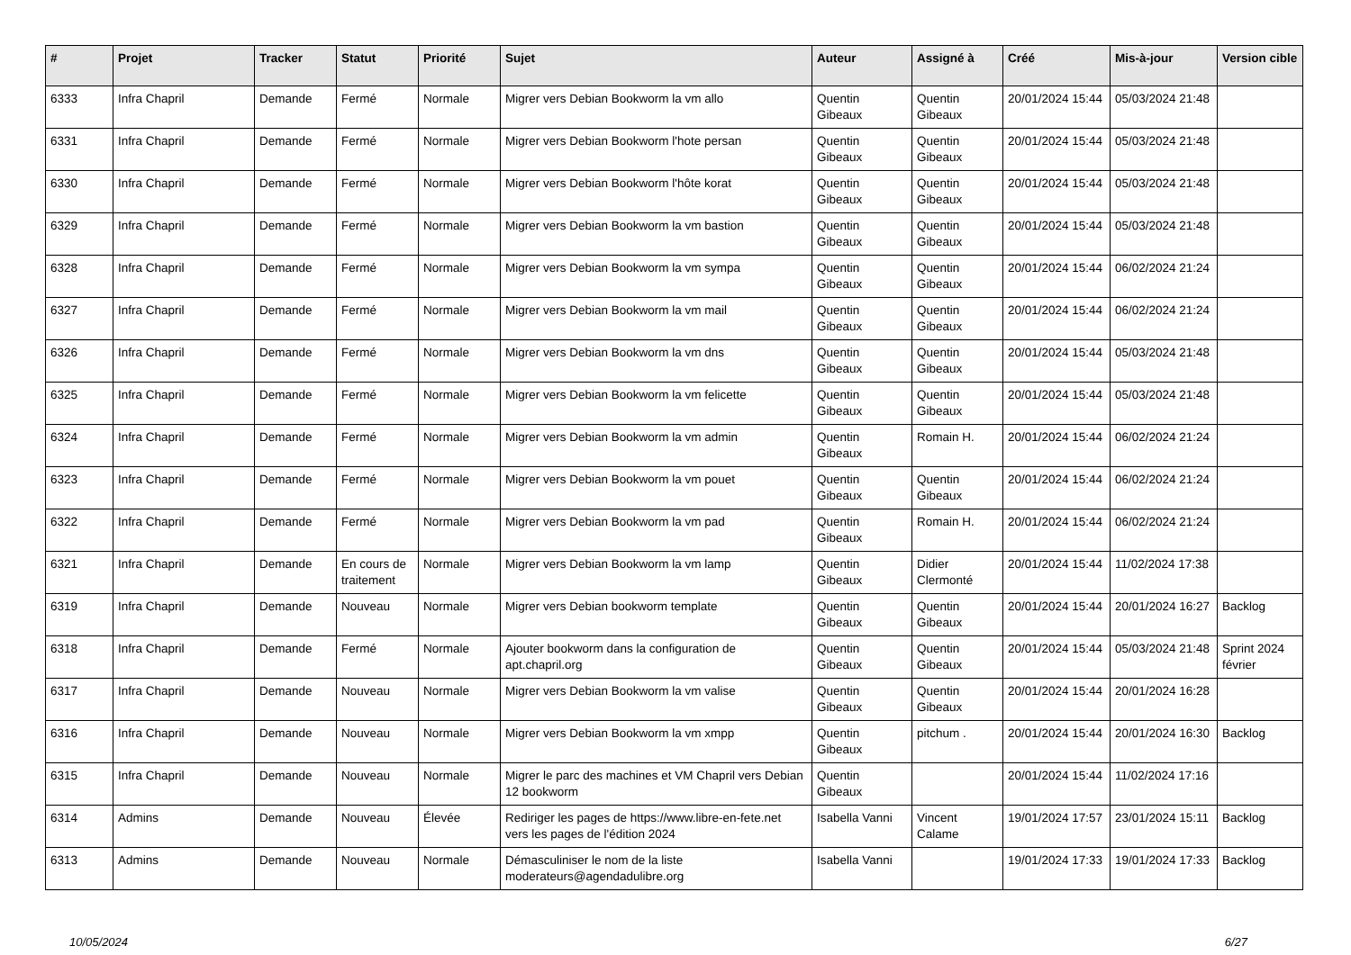| # | Projet | Tracker | Statut | Priorité | Sujet | Auteur | Assigné à | Créé | Mis-à-jour | Version cible |
| --- | --- | --- | --- | --- | --- | --- | --- | --- | --- | --- |
| 6333 | Infra Chapril | Demande | Fermé | Normale | Migrer vers Debian Bookworm la vm allo | Quentin Gibeaux | Quentin Gibeaux | 20/01/2024 15:44 | 05/03/2024 21:48 | |
| 6331 | Infra Chapril | Demande | Fermé | Normale | Migrer vers Debian Bookworm l'hote persan | Quentin Gibeaux | Quentin Gibeaux | 20/01/2024 15:44 | 05/03/2024 21:48 | |
| 6330 | Infra Chapril | Demande | Fermé | Normale | Migrer vers Debian Bookworm l'hôte korat | Quentin Gibeaux | Quentin Gibeaux | 20/01/2024 15:44 | 05/03/2024 21:48 | |
| 6329 | Infra Chapril | Demande | Fermé | Normale | Migrer vers Debian Bookworm la vm bastion | Quentin Gibeaux | Quentin Gibeaux | 20/01/2024 15:44 | 05/03/2024 21:48 | |
| 6328 | Infra Chapril | Demande | Fermé | Normale | Migrer vers Debian Bookworm la vm sympa | Quentin Gibeaux | Quentin Gibeaux | 20/01/2024 15:44 | 06/02/2024 21:24 | |
| 6327 | Infra Chapril | Demande | Fermé | Normale | Migrer vers Debian Bookworm la vm mail | Quentin Gibeaux | Quentin Gibeaux | 20/01/2024 15:44 | 06/02/2024 21:24 | |
| 6326 | Infra Chapril | Demande | Fermé | Normale | Migrer vers Debian Bookworm la vm dns | Quentin Gibeaux | Quentin Gibeaux | 20/01/2024 15:44 | 05/03/2024 21:48 | |
| 6325 | Infra Chapril | Demande | Fermé | Normale | Migrer vers Debian Bookworm la vm felicette | Quentin Gibeaux | Quentin Gibeaux | 20/01/2024 15:44 | 05/03/2024 21:48 | |
| 6324 | Infra Chapril | Demande | Fermé | Normale | Migrer vers Debian Bookworm la vm admin | Quentin Gibeaux | Romain H. | 20/01/2024 15:44 | 06/02/2024 21:24 | |
| 6323 | Infra Chapril | Demande | Fermé | Normale | Migrer vers Debian Bookworm la vm pouet | Quentin Gibeaux | Quentin Gibeaux | 20/01/2024 15:44 | 06/02/2024 21:24 | |
| 6322 | Infra Chapril | Demande | Fermé | Normale | Migrer vers Debian Bookworm la vm pad | Quentin Gibeaux | Romain H. | 20/01/2024 15:44 | 06/02/2024 21:24 | |
| 6321 | Infra Chapril | Demande | En cours de traitement | Normale | Migrer vers Debian Bookworm la vm lamp | Quentin Gibeaux | Didier Clermonté | 20/01/2024 15:44 | 11/02/2024 17:38 | |
| 6319 | Infra Chapril | Demande | Nouveau | Normale | Migrer vers Debian bookworm template | Quentin Gibeaux | Quentin Gibeaux | 20/01/2024 15:44 | 20/01/2024 16:27 | Backlog |
| 6318 | Infra Chapril | Demande | Fermé | Normale | Ajouter bookworm dans la configuration de apt.chapril.org | Quentin Gibeaux | Quentin Gibeaux | 20/01/2024 15:44 | 05/03/2024 21:48 | Sprint 2024 février |
| 6317 | Infra Chapril | Demande | Nouveau | Normale | Migrer vers Debian Bookworm la vm valise | Quentin Gibeaux | Quentin Gibeaux | 20/01/2024 15:44 | 20/01/2024 16:28 | |
| 6316 | Infra Chapril | Demande | Nouveau | Normale | Migrer vers Debian Bookworm la vm xmpp | Quentin Gibeaux | pitchum . | 20/01/2024 15:44 | 20/01/2024 16:30 | Backlog |
| 6315 | Infra Chapril | Demande | Nouveau | Normale | Migrer le parc des machines et VM Chapril vers Debian 12 bookworm | Quentin Gibeaux | | 20/01/2024 15:44 | 11/02/2024 17:16 | |
| 6314 | Admins | Demande | Nouveau | Élevée | Rediriger les pages de https://www.libre-en-fete.net vers les pages de l'édition 2024 | Isabella Vanni | Vincent Calame | 19/01/2024 17:57 | 23/01/2024 15:11 | Backlog |
| 6313 | Admins | Demande | Nouveau | Normale | Démasculiniser le nom de la liste moderateurs@agendadulibre.org | Isabella Vanni | | 19/01/2024 17:33 | 19/01/2024 17:33 | Backlog |
10/05/2024 6/27